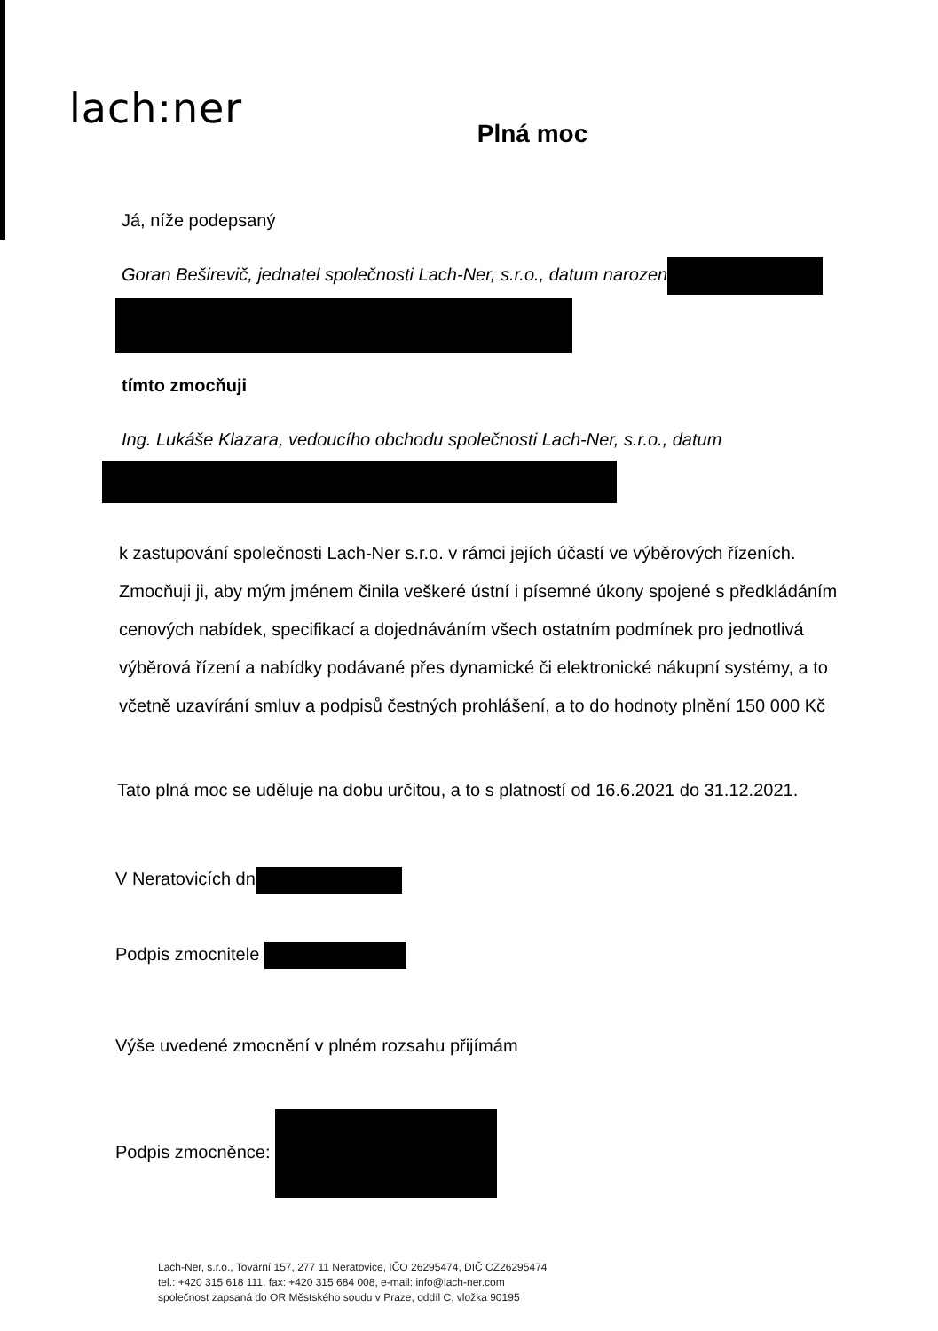lach:ner
Plná moc
Já, níže podepsaný
Goran Beširevič, jednatel společnosti Lach-Ner, s.r.o., datum narozen
tímto zmocňuji
Ing. Lukáše Klazara, vedoucího obchodu společnosti Lach-Ner, s.r.o., datum
k zastupování společnosti Lach-Ner s.r.o. v rámci jejích účastí ve výběrových řízeních. Zmocňuji ji, aby mým jménem činila veškeré ústní i písemné úkony spojené s předkládáním cenových nabídek, specifikací a dojednáváním všech ostatním podmínek pro jednotlivá výběrová řízení a nabídky podávané přes dynamické či elektronické nákupní systémy, a to včetně uzavírání smluv a podpisů čestných prohlášení, a to do hodnoty plnění 150 000 Kč
Tato plná moc se uděluje na dobu určitou, a to s platností od 16.6.2021 do 31.12.2021.
V Neratovicích dn
Podpis zmocnitele
Výše uvedené zmocnění v plném rozsahu přijímám
Podpis zmocněnce:
Lach-Ner, s.r.o., Tovární 157, 277 11 Neratovice, IČO 26295474, DIČ CZ26295474
tel.: +420 315 618 111, fax: +420 315 684 008, e-mail: info@lach-ner.com
společnost zapsaná do OR Městského soudu v Praze, oddíl C, vložka 90195